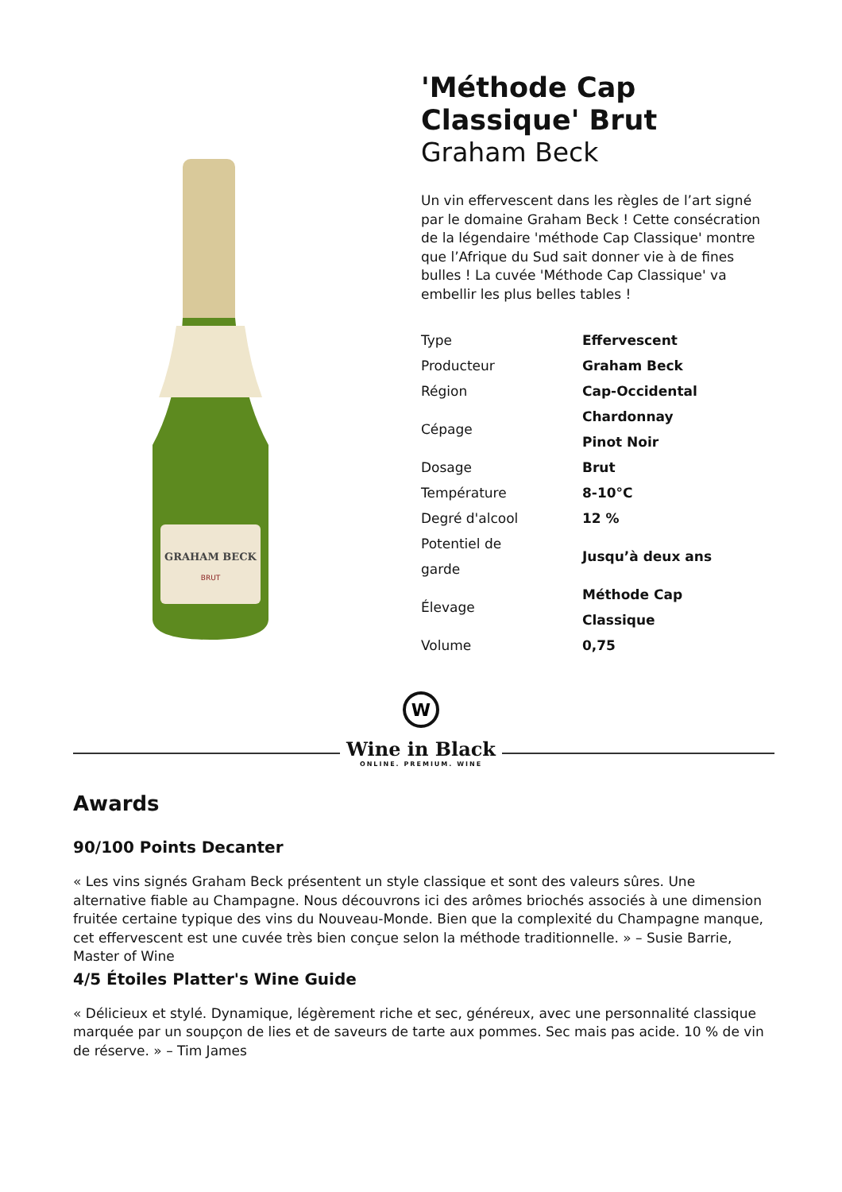GRAHAM BECK
BRUT
'Méthode Cap Classique' Brut
Graham Beck
Un vin effervescent dans les règles de l’art signé par le domaine Graham Beck ! Cette consécration de la légendaire 'méthode Cap Classique' montre que l’Afrique du Sud sait donner vie à de fines bulles ! La cuvée 'Méthode Cap Classique' va embellir les plus belles tables !
| Type | Effervescent |
| Producteur | Graham Beck |
| Région | Cap-Occidental |
| Cépage | Chardonnay Pinot Noir |
| Dosage | Brut |
| Température | 8-10°C |
| Degré d'alcool | 12 % |
| Potentiel de garde | Jusqu’à deux ans |
| Élevage | Méthode Cap Classique |
| Volume | 0,75 |
W
Wine in Black
ONLINE. PREMIUM. WINE
Awards
90/100 Points Decanter
« Les vins signés Graham Beck présentent un style classique et sont des valeurs sûres. Une alternative fiable au Champagne. Nous découvrons ici des arômes briochés associés à une dimension fruitée certaine typique des vins du Nouveau-Monde. Bien que la complexité du Champagne manque, cet effervescent est une cuvée très bien conçue selon la méthode traditionnelle. » – Susie Barrie, Master of Wine
4/5 Étoiles Platter's Wine Guide
« Délicieux et stylé. Dynamique, légèrement riche et sec, généreux, avec une personnalité classique marquée par un soupçon de lies et de saveurs de tarte aux pommes. Sec mais pas acide. 10 % de vin de réserve. » – Tim James